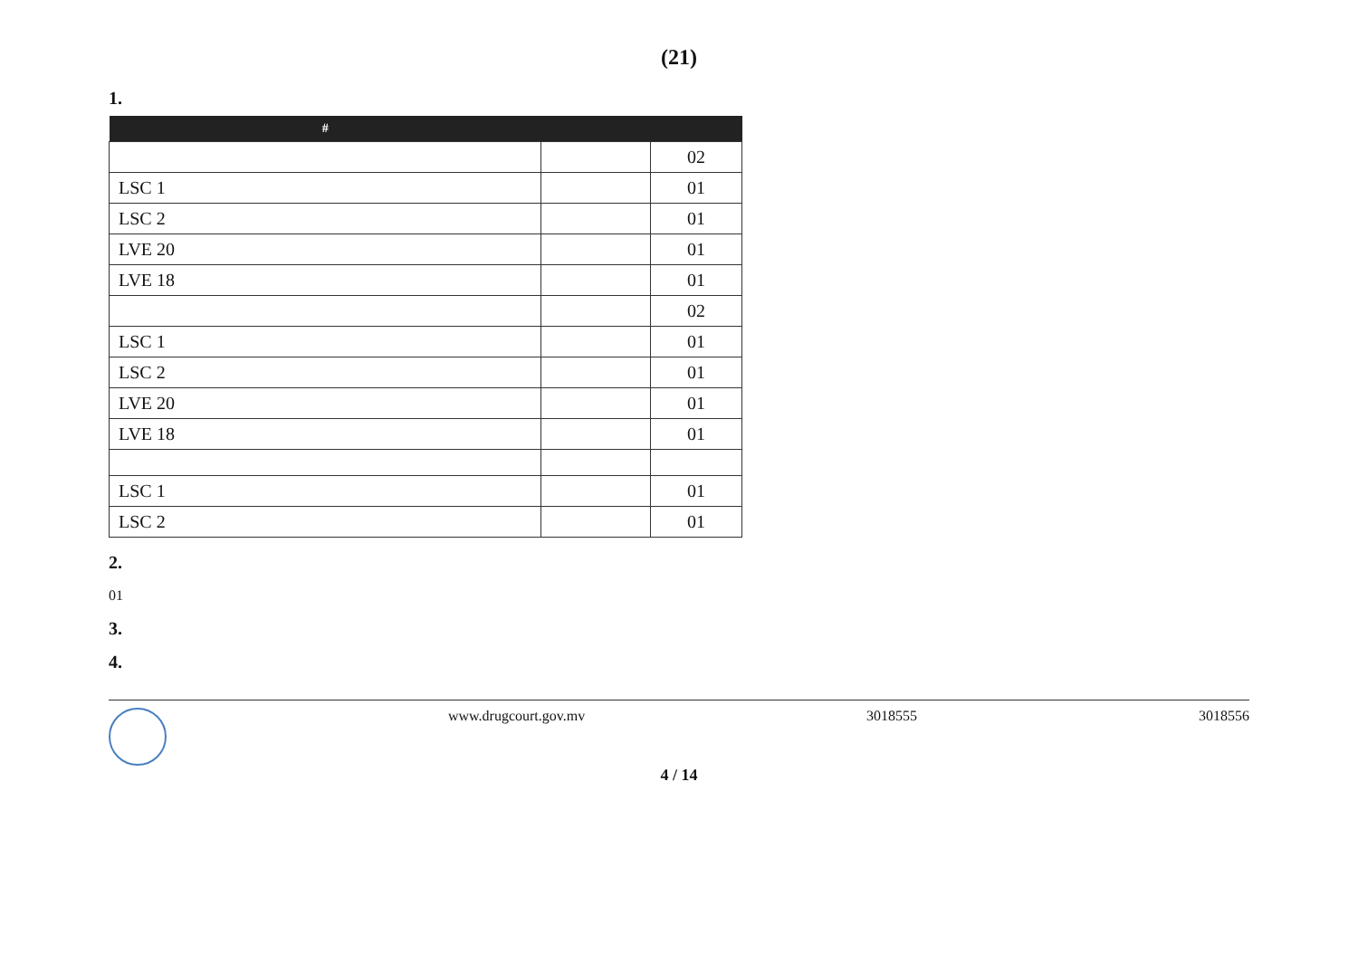(21)
1.
| # | | |
| --- | --- | --- |
| | | 02 |
| LSC 1 | | 01 |
| LSC 2 | | 01 |
| LVE 20 | | 01 |
| LVE 18 | | 01 |
| | | 02 |
| LSC 1 | | 01 |
| LSC 2 | | 01 |
| LVE 20 | | 01 |
| LVE 18 | | 01 |
| LSC 1 | | 01 |
| LSC 2 | | 01 |
2.
01
3.
4.
www.drugcourt.gov.mv 3018555 3018556
4 / 14